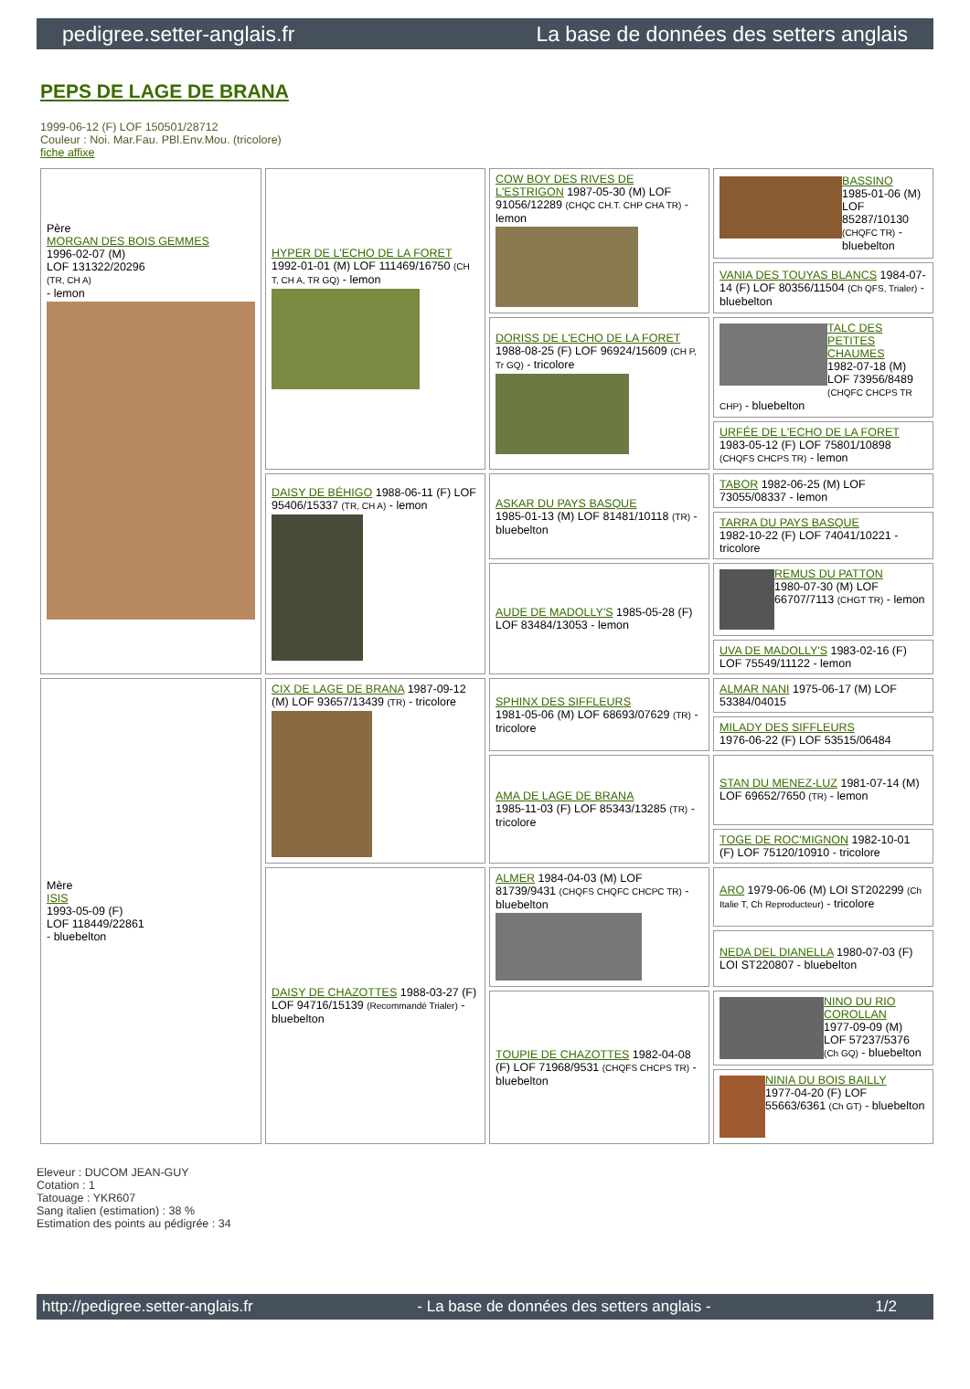pedigree.setter-anglais.fr La base de données des setters anglais
PEPS DE LAGE DE BRANA
1999-06-12 (F) LOF 150501/28712
Couleur : Noi. Mar.Fau. PBl.Env.Mou. (tricolore)
fiche affixe
| Père MORGAN DES BOIS GEMMES 1996-02-07 (M) LOF 131322/20296 (TR, CH A) - lemon | HYPER DE L'ECHO DE LA FORET 1992-01-01 (M) LOF 111469/16750 (CH T, CH A, TR GQ) - lemon | COW BOY DES RIVES DE L'ESTRIGON 1987-05-30 (M) LOF 91056/12289 (CHQC CH.T. CHP CHA TR) - lemon | BASSINO 1985-01-06 (M) LOF 85287/10130 (CHQFC TR) - bluebelton |
| | | | VANIA DES TOUYAS BLANCS 1984-07-14 (F) LOF 80356/11504 (Ch QFS, Trialer) - bluebelton |
| | | DORISS DE L'ECHO DE LA FORET 1988-08-25 (F) LOF 96924/15609 (CH P, Tr GQ) - tricolore | TALC DES PETITES CHAUMES 1982-07-18 (M) LOF 73956/8489 (CHQFC CHCPS TR CHP) - bluebelton |
| | | | URFÉE DE L'ECHO DE LA FORET 1983-05-12 (F) LOF 75801/10898 (CHQFS CHCPS TR) - lemon |
| | DAISY DE BÉHIGO 1988-06-11 (F) LOF 95406/15337 (TR, CH A) - lemon | ASKAR DU PAYS BASQUE 1985-01-13 (M) LOF 81481/10118 (TR) - bluebelton | TABOR 1982-06-25 (M) LOF 73055/08337 - lemon |
| | | | TARRA DU PAYS BASQUE 1982-10-22 (F) LOF 74041/10221 - tricolore |
| | | AUDE DE MADOLLY'S 1985-05-28 (F) LOF 83484/13053 - lemon | REMUS DU PATTON 1980-07-30 (M) LOF 66707/7113 (CHGT TR) - lemon |
| | | | UVA DE MADOLLY'S 1983-02-16 (F) LOF 75549/11122 - lemon |
| Mère ISIS 1993-05-09 (F) LOF 118449/22861 - bluebelton | CIX DE LAGE DE BRANA 1987-09-12 (M) LOF 93657/13439 (TR) - tricolore | SPHINX DES SIFFLEURS 1981-05-06 (M) LOF 68693/07629 (TR) - tricolore | ALMAR NANI 1975-06-17 (M) LOF 53384/04015 |
| | | | MILADY DES SIFFLEURS 1976-06-22 (F) LOF 53515/06484 |
| | | AMA DE LAGE DE BRANA 1985-11-03 (F) LOF 85343/13285 (TR) - tricolore | STAN DU MENEZ-LUZ 1981-07-14 (M) LOF 69652/7650 (TR) - lemon |
| | | | TOGE DE ROC'MIGNON 1982-10-01 (F) LOF 75120/10910 - tricolore |
| | DAISY DE CHAZOTTES 1988-03-27 (F) LOF 94716/15139 (Recommandé Trialer) - bluebelton | ALMER 1984-04-03 (M) LOF 81739/9431 (CHQFS CHQFC CHCPC TR) - bluebelton | ARO 1979-06-06 (M) LOI ST202299 (Ch Italie T, Ch Reproducteur) - tricolore |
| | | | NEDA DEL DIANELLA 1980-07-03 (F) LOI ST220807 - bluebelton |
| | | TOUPIE DE CHAZOTTES 1982-04-08 (F) LOF 71968/9531 (CHQFS CHCPS TR) - bluebelton | NINO DU RIO COROLLAN 1977-09-09 (M) LOF 57237/5376 (Ch GQ) - bluebelton |
| | | | NINIA DU BOIS BAILLY 1977-04-20 (F) LOF 55663/6361 (Ch GT) - bluebelton |
Eleveur : DUCOM JEAN-GUY
Cotation : 1
Tatouage : YKR607
Sang italien (estimation) : 38 %
Estimation des points au pédigrée : 34
http://pedigree.setter-anglais.fr - La base de données des setters anglais - 1/2